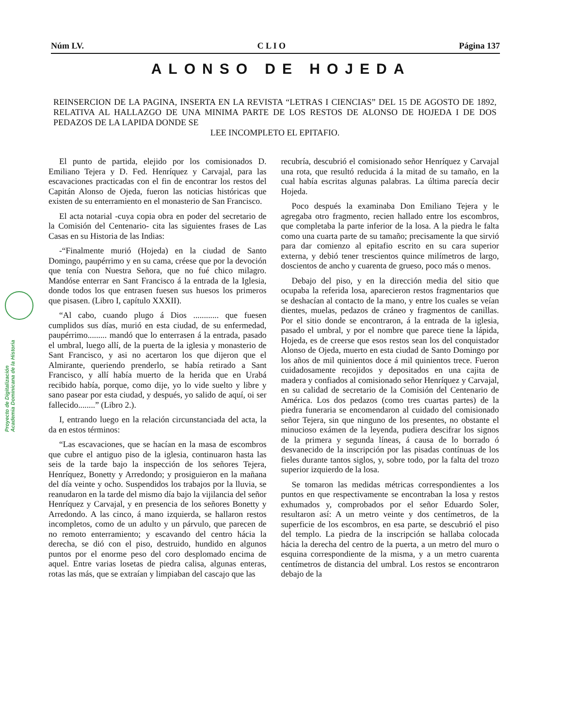Núm LV. C L I O Página 137
ALONSO DE HOJEDA
REINSERCION DE LA PAGINA, INSERTA EN LA REVISTA “LETRAS I CIENCIAS” DEL 15 DE AGOSTO DE 1892, RELATIVA AL HALLAZGO DE UNA MINIMA PARTE DE LOS RESTOS DE ALONSO DE HOJEDA I DE DOS PEDAZOS DE LA LAPIDA DONDE SE
LEE INCOMPLETO EL EPITAFIO.
Proyecto de Digitalización
Academia Dominicana de la Historia
El punto de partida, elejido por los comisionados D. Emiliano Tejera y D. Fed. Henríquez y Carvajal, para las escavaciones practicadas con el fin de encontrar los restos del Capitán Alonso de Ojeda, fueron las noticias históricas que existen de su enterramiento en el monasterio de San Francisco.
El acta notarial -cuya copia obra en poder del secretario de la Comisión del Centenario- cita las siguientes frases de Las Casas en su Historia de las Indias:
-“Finalmente murió (Hojeda) en la ciudad de Santo Domingo, paupérrimo y en su cama, créese que por la devoción que tenía con Nuestra Señora, que no fué chico milagro. Mandóse enterrar en Sant Francisco á la entrada de la Iglesia, donde todos los que entrasen fuesen sus huesos los primeros que pisasen. (Libro I, capítulo XXXII).
“Al cabo, cuando plugo á Dios ............ que fuesen cumplidos sus días, murió en esta ciudad, de su enfermedad, paupérrimo......... mandó que lo enterrasen á la entrada, pasado el umbral, luego allí, de la puerta de la iglesia y monasterio de Sant Francisco, y asi no acertaron los que dijeron que el Almirante, queriendo prenderlo, se había retirado a Sant Francisco, y allí había muerto de la herida que en Urabá recibido había, porque, como dije, yo lo vide suelto y libre y sano pasear por esta ciudad, y después, yo salido de aquí, oi ser fallecido........” (Libro 2.).
I, entrando luego en la relación circunstanciada del acta, la da en estos términos:
“Las escavaciones, que se hacían en la masa de escombros que cubre el antiguo piso de la iglesia, continuaron hasta las seis de la tarde bajo la inspección de los señores Tejera, Henríquez, Bonetty y Arredondo; y prosiguieron en la mañana del día veinte y ocho. Suspendidos los trabajos por la lluvia, se reanudaron en la tarde del mismo día bajo la vijilancia del señor Henríquez y Carvajal, y en presencia de los señores Bonetty y Arredondo. A las cinco, á mano izquierda, se hallaron restos incompletos, como de un adulto y un párvulo, que parecen de no remoto enterramiento; y escavando del centro hácia la derecha, se dió con el piso, destruido, hundido en algunos puntos por el enorme peso del coro desplomado encima de aquel. Entre varias losetas de piedra calisa, algunas enteras, rotas las más, que se extraían y limpiaban del cascajo que las
recubría, descubrió el comisionado señor Henríquez y Carvajal una rota, que resultó reducida á la mitad de su tamaño, en la cual había escritas algunas palabras. La última parecía decir Hojeda.
Poco después la examinaba Don Emiliano Tejera y le agregaba otro fragmento, recien hallado entre los escombros, que completaba la parte inferior de la losa. A la piedra le falta como una cuarta parte de su tamaño; precisamente la que sirvió para dar comienzo al epitafio escrito en su cara superior externa, y debió tener trescientos quince milímetros de largo, doscientos de ancho y cuarenta de grueso, poco más o menos.
Debajo del piso, y en la dirección media del sitio que ocupaba la referida losa, aparecieron restos fragmentarios que se deshacían al contacto de la mano, y entre los cuales se veían dientes, muelas, pedazos de cráneo y fragmentos de canillas. Por el sitio donde se encontraron, á la entrada de la iglesia, pasado el umbral, y por el nombre que parece tiene la lápida, Hojeda, es de creerse que esos restos sean los del conquistador Alonso de Ojeda, muerto en esta ciudad de Santo Domingo por los años de mil quinientos doce á mil quinientos trece. Fueron cuidadosamente recojidos y depositados en una cajita de madera y confiados al comisionado señor Henríquez y Carvajal, en su calidad de secretario de la Comisión del Centenario de América. Los dos pedazos (como tres cuartas partes) de la piedra funeraria se encomendaron al cuidado del comisionado señor Tejera, sin que ninguno de los presentes, no obstante el minucioso exámen de la leyenda, pudiera descifrar los signos de la primera y segunda líneas, á causa de lo borrado ó desvanecido de la inscripción por las pisadas contínuas de los fieles durante tantos siglos, y, sobre todo, por la falta del trozo superior izquierdo de la losa.
Se tomaron las medidas métricas correspondientes a los puntos en que respectivamente se encontraban la losa y restos exhumados y, comprobados por el señor Eduardo Soler, resultaron así: A un metro veinte y dos centímetros, de la superficie de los escombros, en esa parte, se descubrió el piso del templo. La piedra de la inscripción se hallaba colocada hácia la derecha del centro de la puerta, a un metro del muro o esquina correspondiente de la misma, y a un metro cuarenta centímetros de distancia del umbral. Los restos se encontraron debajo de la